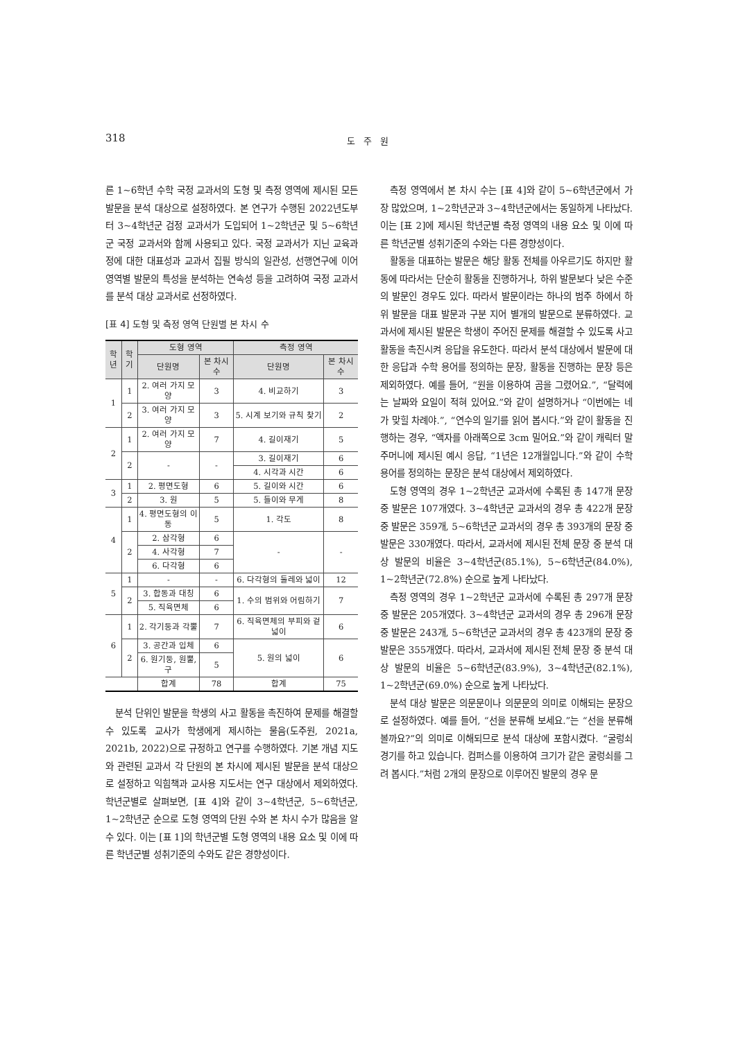318 도 주 원
른 1~6학년 수학 국정 교과서의 도형 및 측정 영역에 제시된 모든 발문을 분석 대상으로 설정하였다. 본 연구가 수행된 2022년도부터 3~4학년군 검정 교과서가 도입되어 1~2학년군 및 5~6학년군 국정 교과서와 함께 사용되고 있다. 국정 교과서가 지닌 교육과정에 대한 대표성과 교과서 집필 방식의 일관성, 선행연구에 이어 영역별 발문의 특성을 분석하는 연속성 등을 고려하여 국정 교과서를 분석 대상 교과서로 선정하였다.
[표 4] 도형 및 측정 영역 단원별 본 차시 수
| 학년 | 학기 | 도형 영역 | | 측정 영역 | |
| --- | --- | --- | --- | --- | --- |
| | | 단원명 | 본 차시 수 | 단원명 | 본 차시 수 |
| 1 | 1 | 2. 여러 가지 모양 | 3 | 4. 비교하기 | 3 |
| | 2 | 3. 여러 가지 모양 | 3 | 5. 시계 보기와 규칙 찾기 | 2 |
| 2 | 1 | 2. 여러 가지 모양 | 7 | 4. 길이재기 | 5 |
| | 2 | - | - | 3. 길이재기 | 6 |
| | | | | 4. 시각과 시간 | 6 |
| 3 | 1 | 2. 평면도형 | 6 | 5. 길이와 시간 | 6 |
| | 2 | 3. 원 | 5 | 5. 들이와 무게 | 8 |
| 4 | 1 | 4. 평면도형의 이동 | 5 | 1. 각도 | 8 |
| | 2 | 2. 삼각형 | 6 | - | - |
| | | 4. 사각형 | 7 | | |
| | | 6. 다각형 | 6 | | |
| 5 | 1 | - | - | 6. 다각형의 둘레와 넓이 | 12 |
| | 2 | 3. 합동과 대칭 | 6 | 1. 수의 범위와 어림하기 | 7 |
| | | 5. 직육면체 | 6 | | |
| 6 | 1 | 2. 각기둥과 각뿔 | 7 | 6. 직육면체의 부피와 겉넓이 | 6 |
| | 2 | 3. 공간과 입체 | 6 | 5. 원의 넓이 | 6 |
| | | 6. 원기둥, 원뿔, 구 | 5 | | |
| | | 합계 | 78 | 합계 | 75 |
분석 단위인 발문을 학생의 사고 활동을 촉진하여 문제를 해결할 수 있도록 교사가 학생에게 제시하는 물음(도주원, 2021a, 2021b, 2022)으로 규정하고 연구를 수행하였다. 기본 개념 지도와 관련된 교과서 각 단원의 본 차시에 제시된 발문을 분석 대상으로 설정하고 익힘책과 교사용 지도서는 연구 대상에서 제외하였다. 학년군별로 살펴보면, [표 4]와 같이 3~4학년군, 5~6학년군, 1~2학년군 순으로 도형 영역의 단원 수와 본 차시 수가 많음을 알 수 있다. 이는 [표 1]의 학년군별 도형 영역의 내용 요소 및 이에 따른 학년군별 성취기준의 수와도 같은 경향성이다.
측정 영역에서 본 차시 수는 [표 4]와 같이 5~6학년군에서 가장 많았으며, 1~2학년군과 3~4학년군에서는 동일하게 나타났다. 이는 [표 2]에 제시된 학년군별 측정 영역의 내용 요소 및 이에 따른 학년군별 성취기준의 수와는 다른 경향성이다.
활동을 대표하는 발문은 해당 활동 전체를 아우르기도 하지만 활동에 따라서는 단순히 활동을 진행하거나, 하위 발문보다 낮은 수준의 발문인 경우도 있다. 따라서 발문이라는 하나의 범주 하에서 하위 발문을 대표 발문과 구분 지어 별개의 발문으로 분류하였다. 교과서에 제시된 발문은 학생이 주어진 문제를 해결할 수 있도록 사고 활동을 촉진시켜 응답을 유도한다. 따라서 분석 대상에서 발문에 대한 응답과 수학 용어를 정의하는 문장, 활동을 진행하는 문장 등은 제외하였다. 예를 들어, “원을 이용하여 곰을 그렸어요.”, “달력에는 날짜와 요일이 적혀 있어요.”와 같이 설명하거나 “이번에는 네가 맞힐 차례야.”, “연수의 일기를 읽어 봅시다.”와 같이 활동을 진행하는 경우, “액자를 아래쪽으로 3cm 밀어요.”와 같이 캐릭터 말주머니에 제시된 예시 응답, “1년은 12개월입니다.”와 같이 수학 용어를 정의하는 문장은 분석 대상에서 제외하였다.
도형 영역의 경우 1~2학년군 교과서에 수록된 총 147개 문장 중 발문은 107개였다. 3~4학년군 교과서의 경우 총 422개 문장 중 발문은 359개, 5~6학년군 교과서의 경우 총 393개의 문장 중 발문은 330개였다. 따라서, 교과서에 제시된 전체 문장 중 분석 대상 발문의 비율은 3~4학년군(85.1%), 5~6학년군(84.0%), 1~2학년군(72.8%) 순으로 높게 나타났다.
측정 영역의 경우 1~2학년군 교과서에 수록된 총 297개 문장 중 발문은 205개였다. 3~4학년군 교과서의 경우 총 296개 문장 중 발문은 243개, 5~6학년군 교과서의 경우 총 423개의 문장 중 발문은 355개였다. 따라서, 교과서에 제시된 전체 문장 중 분석 대상 발문의 비율은 5~6학년군(83.9%), 3~4학년군(82.1%), 1~2학년군(69.0%) 순으로 높게 나타났다.
분석 대상 발문은 의문문이나 의문문의 의미로 이해되는 문장으로 설정하였다. 예를 들어, “선을 분류해 보세요.”는 “선을 분류해 볼까요?”의 의미로 이해되므로 분석 대상에 포함시켰다. “굴렁쇠 경기를 하고 있습니다. 컴퍼스를 이용하여 크기가 같은 굴렁쇠를 그려 봅시다.”처럼 2개의 문장으로 이루어진 발문의 경우 문